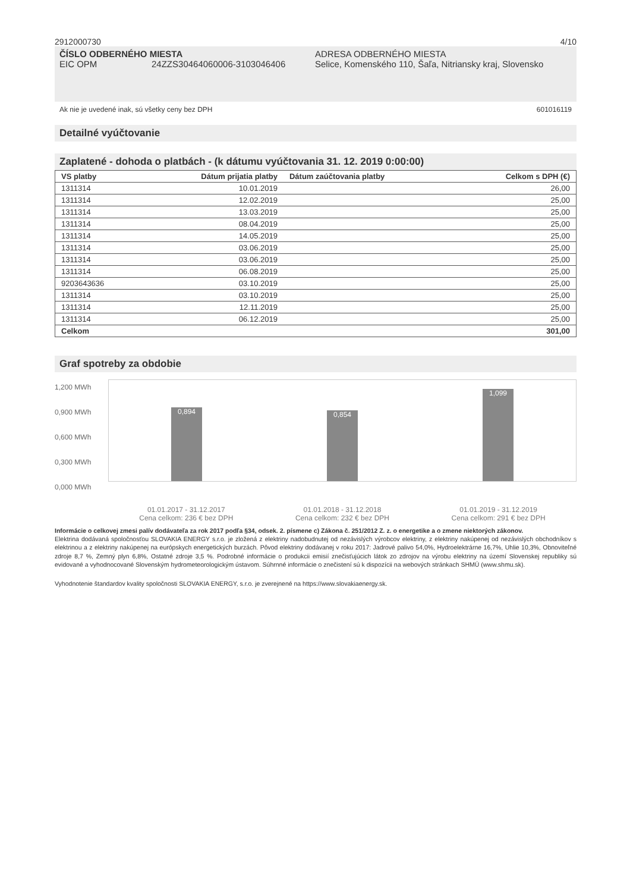2912000730 4/10
ČÍSLO ODBERNÉHO MIESTA
EIC OPM 24ZZS30464060006-3103046406
ADRESA ODBERNÉHO MIESTA
Selice, Komenského 110, Šaľa, Nitriansky kraj, Slovensko
Ak nie je uvedené inak, sú všetky ceny bez DPH 601016119
Detailné vyúčtovanie
Zaplatené - dohoda o platbách - (k dátumu vyúčtovania 31. 12. 2019 0:00:00)
| VS platby | Dátum prijatia platby | Dátum zaúčtovania platby | Celkom s DPH (€) |
| --- | --- | --- | --- |
| 1311314 | 10.01.2019 | | 26,00 |
| 1311314 | 12.02.2019 | | 25,00 |
| 1311314 | 13.03.2019 | | 25,00 |
| 1311314 | 08.04.2019 | | 25,00 |
| 1311314 | 14.05.2019 | | 25,00 |
| 1311314 | 03.06.2019 | | 25,00 |
| 1311314 | 03.06.2019 | | 25,00 |
| 1311314 | 06.08.2019 | | 25,00 |
| 9203643636 | 03.10.2019 | | 25,00 |
| 1311314 | 03.10.2019 | | 25,00 |
| 1311314 | 12.11.2019 | | 25,00 |
| 1311314 | 06.12.2019 | | 25,00 |
| Celkom | | | 301,00 |
Graf spotreby za obdobie
1,200 MWh
0,900 MWh
0,600 MWh
0,300 MWh
0,000 MWh
0,894
0,854
1,099
01.01.2017 - 31.12.2017
Cena celkom: 236 € bez DPH
01.01.2018 - 31.12.2018
Cena celkom: 232 € bez DPH
01.01.2019 - 31.12.2019
Cena celkom: 291 € bez DPH
Informácie o celkovej zmesi palív dodávateľa za rok 2017 podľa §34, odsek. 2. písmene c) Zákona č. 251/2012 Z. z. o energetike a o zmene niektorých zákonov.
Elektrina dodávaná spoločnosťou SLOVAKIA ENERGY s.r.o. je zložená z elektriny nadobudnutej od nezávislých výrobcov elektriny, z elektriny nakúpenej od nezávislých obchodníkov s elektrinou a z elektriny nakúpenej na európskych energetických burzách. Pôvod elektriny dodávanej v roku 2017: Jadrové palivo 54,0%, Hydroelektrárne 16,7%, Uhlie 10,3%, Obnoviteľné zdroje 8,7 %, Zemný plyn 6,8%, Ostatné zdroje 3,5 %. Podrobné informácie o produkcii emisií znečisťujúcich látok zo zdrojov na výrobu elektriny na území Slovenskej republiky sú evidované a vyhodnocované Slovenským hydrometeorologickým ústavom. Súhrnné informácie o znečistení sú k dispozícii na webových stránkach SHMÚ (www.shmu.sk).
Vyhodnotenie štandardov kvality spoločnosti SLOVAKIA ENERGY, s.r.o. je zverejnené na https://www.slovakiaenergy.sk.